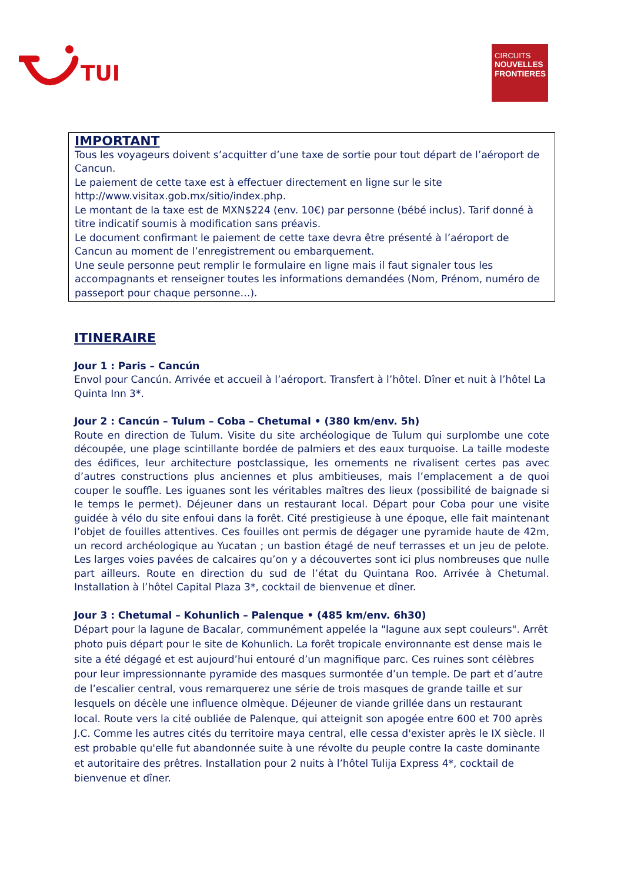TUI
CIRCUITS
NOUVELLES FRONTIERES
IMPORTANT
Tous les voyageurs doivent s’acquitter d’une taxe de sortie pour tout départ de l’aéroport de Cancun.
Le paiement de cette taxe est à effectuer directement en ligne sur le site http://www.visitax.gob.mx/sitio/index.php.
Le montant de la taxe est de MXN$224 (env. 10€) par personne (bébé inclus). Tarif donné à titre indicatif soumis à modification sans préavis.
Le document confirmant le paiement de cette taxe devra être présenté à l’aéroport de Cancun au moment de l’enregistrement ou embarquement.
Une seule personne peut remplir le formulaire en ligne mais il faut signaler tous les accompagnants et renseigner toutes les informations demandées (Nom, Prénom, numéro de passeport pour chaque personne…).
ITINERAIRE
Jour 1 : Paris – Cancún
Envol pour Cancún. Arrivée et accueil à l’aéroport. Transfert à l’hôtel. Dîner et nuit à l’hôtel La Quinta Inn 3*.
Jour 2 : Cancún – Tulum – Coba – Chetumal • (380 km/env. 5h)
Route en direction de Tulum. Visite du site archéologique de Tulum qui surplombe une cote découpée, une plage scintillante bordée de palmiers et des eaux turquoise. La taille modeste des édifices, leur architecture postclassique, les ornements ne rivalisent certes pas avec d’autres constructions plus anciennes et plus ambitieuses, mais l’emplacement a de quoi couper le souffle. Les iguanes sont les véritables maîtres des lieux (possibilité de baignade si le temps le permet). Déjeuner dans un restaurant local. Départ pour Coba pour une visite guidée à vélo du site enfoui dans la forêt. Cité prestigieuse à une époque, elle fait maintenant l’objet de fouilles attentives. Ces fouilles ont permis de dégager une pyramide haute de 42m, un record archéologique au Yucatan ; un bastion étagé de neuf terrasses et un jeu de pelote. Les larges voies pavées de calcaires qu’on y a découvertes sont ici plus nombreuses que nulle part ailleurs. Route en direction du sud de l’état du Quintana Roo. Arrivée à Chetumal. Installation à l’hôtel Capital Plaza 3*, cocktail de bienvenue et dîner.
Jour 3 : Chetumal – Kohunlich – Palenque • (485 km/env. 6h30)
Départ pour la lagune de Bacalar, communément appelée la "lagune aux sept couleurs". Arrêt photo puis départ pour le site de Kohunlich. La forêt tropicale environnante est dense mais le site a été dégagé et est aujourd’hui entouré d’un magnifique parc. Ces ruines sont célèbres pour leur impressionnante pyramide des masques surmontée d’un temple. De part et d’autre de l’escalier central, vous remarquerez une série de trois masques de grande taille et sur lesquels on décèle une influence olmèque. Déjeuner de viande grillée dans un restaurant local. Route vers la cité oubliée de Palenque, qui atteignit son apogée entre 600 et 700 après J.C. Comme les autres cités du territoire maya central, elle cessa d'exister après le IX siècle. Il est probable qu'elle fut abandonnée suite à une révolte du peuple contre la caste dominante et autoritaire des prêtres. Installation pour 2 nuits à l’hôtel Tulija Express 4*, cocktail de bienvenue et dîner.